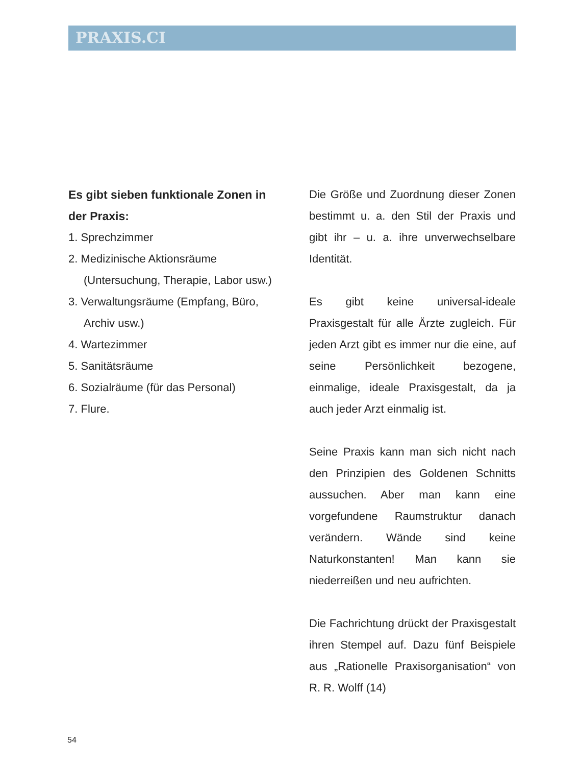PRAXIS.CI
Es gibt sieben funktionale Zonen in der Praxis:
1. Sprechzimmer
2. Medizinische Aktionsräume (Untersuchung, Therapie, Labor usw.)
3. Verwaltungsräume (Empfang, Büro, Archiv usw.)
4. Wartezimmer
5. Sanitätsräume
6. Sozialräume (für das Personal)
7. Flure.
Die Größe und Zuordnung dieser Zonen bestimmt u. a. den Stil der Praxis und gibt ihr – u. a. ihre unverwechselbare Identität.
Es gibt keine universal-ideale Praxisgestalt für alle Ärzte zugleich. Für jeden Arzt gibt es immer nur die eine, auf seine Persönlichkeit bezogene, einmalige, ideale Praxisgestalt, da ja auch jeder Arzt einmalig ist.
Seine Praxis kann man sich nicht nach den Prinzipien des Goldenen Schnitts aussuchen. Aber man kann eine vorgefundene Raumstruktur danach verändern. Wände sind keine Naturkonstanten! Man kann sie niederreißen und neu aufrichten.
Die Fachrichtung drückt der Praxisgestalt ihren Stempel auf. Dazu fünf Beispiele aus „Rationelle Praxisorganisation“ von R. R. Wolff (14)
54